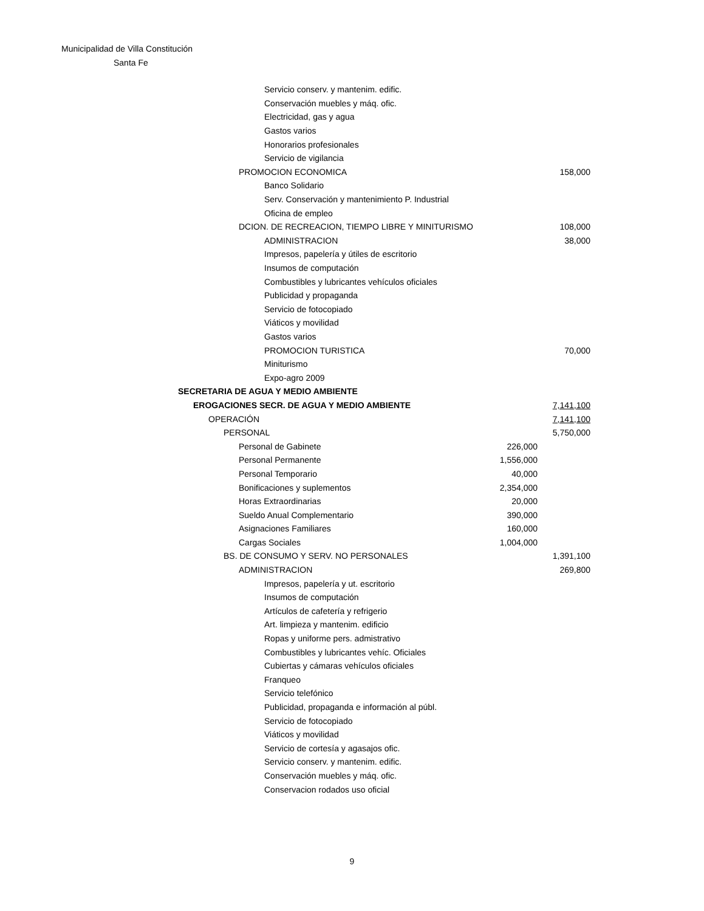Municipalidad de Villa Constitución
Santa Fe
| Servicio conserv. y mantenim. edific. | | |
| Conservación muebles y máq. ofic. | | |
| Electricidad, gas y agua | | |
| Gastos varios | | |
| Honorarios profesionales | | |
| Servicio de vigilancia | | |
| PROMOCION ECONOMICA | | 158,000 |
| Banco Solidario | | |
| Serv. Conservación y mantenimiento P. Industrial | | |
| Oficina de empleo | | |
| DCION. DE RECREACION, TIEMPO LIBRE Y MINITURISMO | | 108,000 |
| ADMINISTRACION | | 38,000 |
| Impresos, papelería y útiles de escritorio | | |
| Insumos de computación | | |
| Combustibles y lubricantes vehículos oficiales | | |
| Publicidad y propaganda | | |
| Servicio de fotocopiado | | |
| Viáticos y movilidad | | |
| Gastos varios | | |
| PROMOCION TURISTICA | | 70,000 |
| Miniturismo | | |
| Expo-agro 2009 | | |
| SECRETARIA DE AGUA Y MEDIO AMBIENTE | | |
| EROGACIONES SECR. DE AGUA Y MEDIO AMBIENTE | | 7,141,100 |
| OPERACIÓN | | 7,141,100 |
| PERSONAL | | 5,750,000 |
| Personal de Gabinete | 226,000 | |
| Personal Permanente | 1,556,000 | |
| Personal Temporario | 40,000 | |
| Bonificaciones y suplementos | 2,354,000 | |
| Horas Extraordinarias | 20,000 | |
| Sueldo Anual Complementario | 390,000 | |
| Asignaciones Familiares | 160,000 | |
| Cargas Sociales | 1,004,000 | |
| BS. DE CONSUMO Y SERV. NO PERSONALES | | 1,391,100 |
| ADMINISTRACION | | 269,800 |
| Impresos, papelería y ut. escritorio | | |
| Insumos de computación | | |
| Artículos de cafetería y refrigerio | | |
| Art. limpieza y mantenim. edificio | | |
| Ropas y uniforme pers. admistrativo | | |
| Combustibles y lubricantes vehíc. Oficiales | | |
| Cubiertas y cámaras vehículos oficiales | | |
| Franqueo | | |
| Servicio telefónico | | |
| Publicidad, propaganda e información al públ. | | |
| Servicio de fotocopiado | | |
| Viáticos y movilidad | | |
| Servicio de cortesía y agasajos ofic. | | |
| Servicio conserv. y mantenim. edific. | | |
| Conservación muebles y máq. ofic. | | |
| Conservacion rodados uso oficial | | |
9